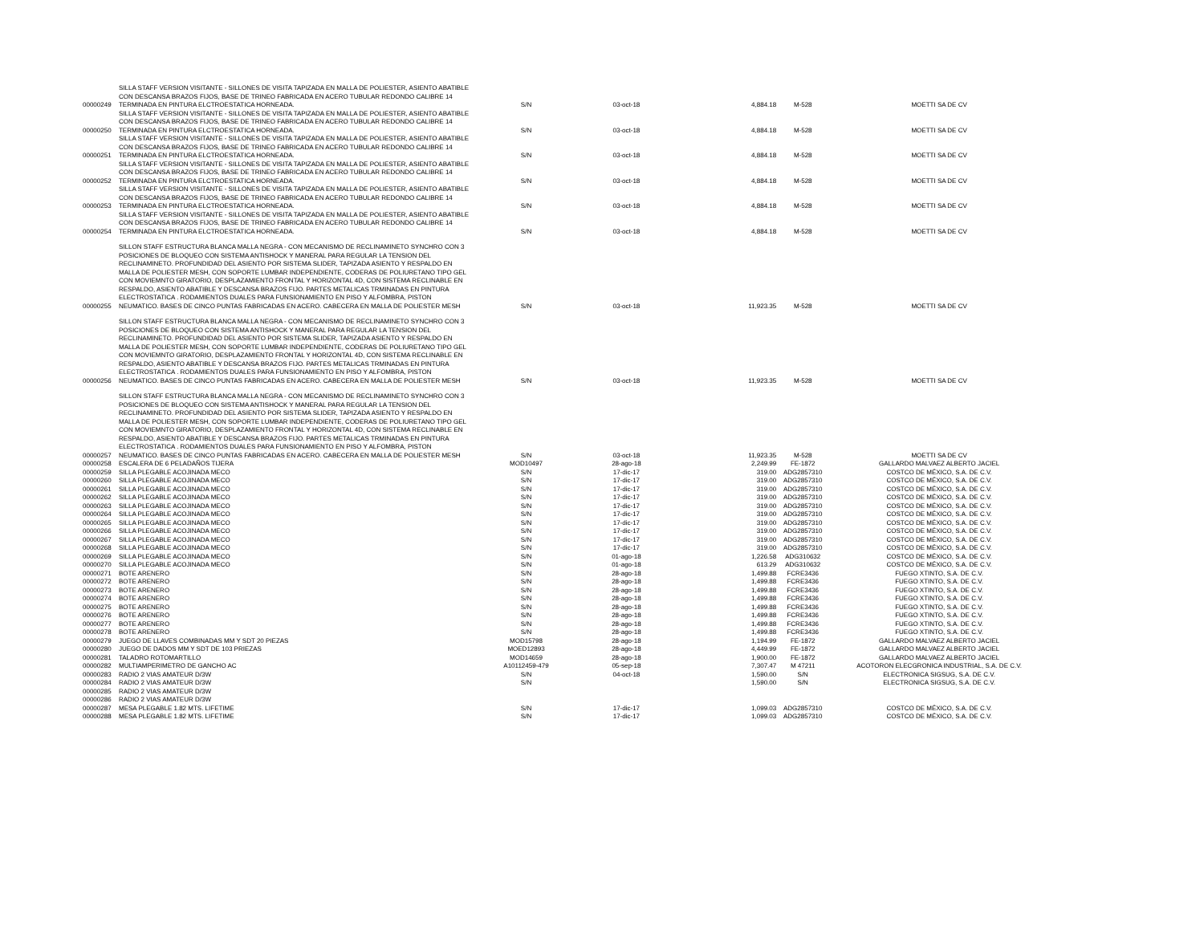| 00000249 | SILLA STAFF VERSION VISITANTE - SILLONES DE VISITA TAPIZADA EN MALLA DE POLIESTER, ASIENTO ABATIBLE CON DESCANSA BRAZOS FIJOS, BASE DE TRINEO FABRICADA EN ACERO TUBULAR REDONDO CALIBRE 14 TERMINADA EN PINTURA ELCTROESTATICA HORNEADA. | S/N | 03-oct-18 | 4,884.18 | M-528 | MOETTI SA DE CV |
| 00000250 | SILLA STAFF VERSION VISITANTE - SILLONES DE VISITA TAPIZADA EN MALLA DE POLIESTER, ASIENTO ABATIBLE CON DESCANSA BRAZOS FIJOS, BASE DE TRINEO FABRICADA EN ACERO TUBULAR REDONDO CALIBRE 14 TERMINADA EN PINTURA ELCTROESTATICA HORNEADA. | S/N | 03-oct-18 | 4,884.18 | M-528 | MOETTI SA DE CV |
| 00000251 | SILLA STAFF VERSION VISITANTE - SILLONES DE VISITA TAPIZADA EN MALLA DE POLIESTER, ASIENTO ABATIBLE CON DESCANSA BRAZOS FIJOS, BASE DE TRINEO FABRICADA EN ACERO TUBULAR REDONDO CALIBRE 14 TERMINADA EN PINTURA ELCTROESTATICA HORNEADA. | S/N | 03-oct-18 | 4,884.18 | M-528 | MOETTI SA DE CV |
| 00000252 | SILLA STAFF VERSION VISITANTE - SILLONES DE VISITA TAPIZADA EN MALLA DE POLIESTER, ASIENTO ABATIBLE CON DESCANSA BRAZOS FIJOS, BASE DE TRINEO FABRICADA EN ACERO TUBULAR REDONDO CALIBRE 14 TERMINADA EN PINTURA ELCTROESTATICA HORNEADA. | S/N | 03-oct-18 | 4,884.18 | M-528 | MOETTI SA DE CV |
| 00000253 | SILLA STAFF VERSION VISITANTE - SILLONES DE VISITA TAPIZADA EN MALLA DE POLIESTER, ASIENTO ABATIBLE CON DESCANSA BRAZOS FIJOS, BASE DE TRINEO FABRICADA EN ACERO TUBULAR REDONDO CALIBRE 14 TERMINADA EN PINTURA ELCTROESTATICA HORNEADA. | S/N | 03-oct-18 | 4,884.18 | M-528 | MOETTI SA DE CV |
| 00000254 | SILLA STAFF VERSION VISITANTE - SILLONES DE VISITA TAPIZADA EN MALLA DE POLIESTER, ASIENTO ABATIBLE CON DESCANSA BRAZOS FIJOS, BASE DE TRINEO FABRICADA EN ACERO TUBULAR REDONDO CALIBRE 14 TERMINADA EN PINTURA ELCTROESTATICA HORNEADA. | S/N | 03-oct-18 | 4,884.18 | M-528 | MOETTI SA DE CV |
| 00000255 | SILLON STAFF ESTRUCTURA BLANCA MALLA NEGRA - CON MECANISMO DE RECLINAMINETO SYNCHRO CON 3 POSICIONES DE BLOQUEO CON SISTEMA ANTISHOCK Y MANERAL PARA REGULAR LA TENSION DEL RECLINAMINETO. PROFUNDIDAD DEL ASIENTO POR SISTEMA SLIDER, TAPIZADA ASIENTO Y RESPALDO EN MALLA DE POLIESTER MESH, CON SOPORTE LUMBAR INDEPENDIENTE, CODERAS DE POLIURETANO TIPO GEL CON MOVIEMNTO GIRATORIO, DESPLAZAMIENTO FRONTAL Y HORIZONTAL 4D, CON SISTEMA RECLINABLE EN RESPALDO, ASIENTO ABATIBLE Y DESCANSA BRAZOS FIJO. PARTES METALICAS TRMINADAS EN PINTURA ELECTROSTATICA . RODAMIENTOS DUALES PARA FUNSIONAMIENTO EN PISO Y ALFOMBRA, PISTON NEUMATICO. BASES DE CINCO PUNTAS FABRICADAS EN ACERO. CABECERA EN MALLA DE POLIESTER MESH | S/N | 03-oct-18 | 11,923.35 | M-528 | MOETTI SA DE CV |
| 00000256 | SILLON STAFF ESTRUCTURA BLANCA MALLA NEGRA - CON MECANISMO DE RECLINAMINETO SYNCHRO CON 3 POSICIONES DE BLOQUEO CON SISTEMA ANTISHOCK Y MANERAL PARA REGULAR LA TENSION DEL RECLINAMINETO. PROFUNDIDAD DEL ASIENTO POR SISTEMA SLIDER, TAPIZADA ASIENTO Y RESPALDO EN MALLA DE POLIESTER MESH, CON SOPORTE LUMBAR INDEPENDIENTE, CODERAS DE POLIURETANO TIPO GEL CON MOVIEMNTO GIRATORIO, DESPLAZAMIENTO FRONTAL Y HORIZONTAL 4D, CON SISTEMA RECLINABLE EN RESPALDO, ASIENTO ABATIBLE Y DESCANSA BRAZOS FIJO. PARTES METALICAS TRMINADAS EN PINTURA ELECTROSTATICA . RODAMIENTOS DUALES PARA FUNSIONAMIENTO EN PISO Y ALFOMBRA, PISTON NEUMATICO. BASES DE CINCO PUNTAS FABRICADAS EN ACERO. CABECERA EN MALLA DE POLIESTER MESH | S/N | 03-oct-18 | 11,923.35 | M-528 | MOETTI SA DE CV |
| 00000257 | SILLON STAFF ESTRUCTURA BLANCA MALLA NEGRA - CON MECANISMO DE RECLINAMINETO SYNCHRO CON 3 POSICIONES DE BLOQUEO CON SISTEMA ANTISHOCK Y MANERAL PARA REGULAR LA TENSION DEL RECLINAMINETO. PROFUNDIDAD DEL ASIENTO POR SISTEMA SLIDER, TAPIZADA ASIENTO Y RESPALDO EN MALLA DE POLIESTER MESH, CON SOPORTE LUMBAR INDEPENDIENTE, CODERAS DE POLIURETANO TIPO GEL CON MOVIEMNTO GIRATORIO, DESPLAZAMIENTO FRONTAL Y HORIZONTAL 4D, CON SISTEMA RECLINABLE EN RESPALDO, ASIENTO ABATIBLE Y DESCANSA BRAZOS FIJO. PARTES METALICAS TRMINADAS EN PINTURA ELECTROSTATICA . RODAMIENTOS DUALES PARA FUNSIONAMIENTO EN PISO Y ALFOMBRA, PISTON NEUMATICO. BASES DE CINCO PUNTAS FABRICADAS EN ACERO. CABECERA EN MALLA DE POLIESTER MESH | S/N | 03-oct-18 | 11,923.35 | M-528 | MOETTI SA DE CV |
| 00000258 | ESCALERA DE 6 PELADAÑOS TIJERA | MOD10497 | 28-ago-18 | 2,249.99 | FE-1872 | GALLARDO MALVAEZ ALBERTO JACIEL |
| 00000259 | SILLA PLEGABLE ACOJINADA MECO | S/N | 17-dic-17 | 319.00 | ADG2857310 | COSTCO DE MÉXICO, S.A. DE C.V. |
| 00000260 | SILLA PLEGABLE ACOJINADA MECO | S/N | 17-dic-17 | 319.00 | ADG2857310 | COSTCO DE MÉXICO, S.A. DE C.V. |
| 00000261 | SILLA PLEGABLE ACOJINADA MECO | S/N | 17-dic-17 | 319.00 | ADG2857310 | COSTCO DE MÉXICO, S.A. DE C.V. |
| 00000262 | SILLA PLEGABLE ACOJINADA MECO | S/N | 17-dic-17 | 319.00 | ADG2857310 | COSTCO DE MÉXICO, S.A. DE C.V. |
| 00000263 | SILLA PLEGABLE ACOJINADA MECO | S/N | 17-dic-17 | 319.00 | ADG2857310 | COSTCO DE MÉXICO, S.A. DE C.V. |
| 00000264 | SILLA PLEGABLE ACOJINADA MECO | S/N | 17-dic-17 | 319.00 | ADG2857310 | COSTCO DE MÉXICO, S.A. DE C.V. |
| 00000265 | SILLA PLEGABLE ACOJINADA MECO | S/N | 17-dic-17 | 319.00 | ADG2857310 | COSTCO DE MÉXICO, S.A. DE C.V. |
| 00000266 | SILLA PLEGABLE ACOJINADA MECO | S/N | 17-dic-17 | 319.00 | ADG2857310 | COSTCO DE MÉXICO, S.A. DE C.V. |
| 00000267 | SILLA PLEGABLE ACOJINADA MECO | S/N | 17-dic-17 | 319.00 | ADG2857310 | COSTCO DE MÉXICO, S.A. DE C.V. |
| 00000268 | SILLA PLEGABLE ACOJINADA MECO | S/N | 17-dic-17 | 319.00 | ADG2857310 | COSTCO DE MÉXICO, S.A. DE C.V. |
| 00000269 | SILLA PLEGABLE ACOJINADA MECO | S/N | 01-ago-18 | 1,226.58 | ADG310632 | COSTCO DE MÉXICO, S.A. DE C.V. |
| 00000270 | SILLA PLEGABLE ACOJINADA MECO | S/N | 01-ago-18 | 613.29 | ADG310632 | COSTCO DE MÉXICO, S.A. DE C.V. |
| 00000271 | BOTE ARENERO | S/N | 28-ago-18 | 1,499.88 | FCRE3436 | FUEGO XTINTO, S.A. DE C.V. |
| 00000272 | BOTE ARENERO | S/N | 28-ago-18 | 1,499.88 | FCRE3436 | FUEGO XTINTO, S.A. DE C.V. |
| 00000273 | BOTE ARENERO | S/N | 28-ago-18 | 1,499.88 | FCRE3436 | FUEGO XTINTO, S.A. DE C.V. |
| 00000274 | BOTE ARENERO | S/N | 28-ago-18 | 1,499.88 | FCRE3436 | FUEGO XTINTO, S.A. DE C.V. |
| 00000275 | BOTE ARENERO | S/N | 28-ago-18 | 1,499.88 | FCRE3436 | FUEGO XTINTO, S.A. DE C.V. |
| 00000276 | BOTE ARENERO | S/N | 28-ago-18 | 1,499.88 | FCRE3436 | FUEGO XTINTO, S.A. DE C.V. |
| 00000277 | BOTE ARENERO | S/N | 28-ago-18 | 1,499.88 | FCRE3436 | FUEGO XTINTO, S.A. DE C.V. |
| 00000278 | BOTE ARENERO | S/N | 28-ago-18 | 1,499.88 | FCRE3436 | FUEGO XTINTO, S.A. DE C.V. |
| 00000279 | JUEGO DE LLAVES COMBINADAS MM Y SDT 20 PIEZAS | MOD15798 | 28-ago-18 | 1,194.99 | FE-1872 | GALLARDO MALVAEZ ALBERTO JACIEL |
| 00000280 | JUEGO DE DADOS MM Y SDT DE 103 PRIEZAS | MOED12893 | 28-ago-18 | 4,449.99 | FE-1872 | GALLARDO MALVAEZ ALBERTO JACIEL |
| 00000281 | TALADRO ROTOMARTILLO | MOD14659 | 28-ago-18 | 1,900.00 | FE-1872 | GALLARDO MALVAEZ ALBERTO JACIEL |
| 00000282 | MULTIAMPERIMETRO DE GANCHO AC | A10112459-479 | 05-sep-18 | 7,307.47 | M 47211 | ACOTORON ELECGRONICA INDUSTRIAL, S.A. DE C.V. |
| 00000283 | RADIO 2 VIAS AMATEUR D/3W | S/N | 04-oct-18 | 1,590.00 | S/N | ELECTRONICA SIGSUG, S.A. DE C.V. |
| 00000284 | RADIO 2 VIAS AMATEUR D/3W | S/N | | 1,590.00 | S/N | ELECTRONICA SIGSUG, S.A. DE C.V. |
| 00000285 | RADIO 2 VIAS AMATEUR D/3W | | | | | |
| 00000286 | RADIO 2 VIAS AMATEUR D/3W | | | | | |
| 00000287 | MESA PLEGABLE 1.82 MTS. LIFETIME | S/N | 17-dic-17 | 1,099.03 | ADG2857310 | COSTCO DE MÉXICO, S.A. DE C.V. |
| 00000288 | MESA PLEGABLE 1.82 MTS. LIFETIME | S/N | 17-dic-17 | 1,099.03 | ADG2857310 | COSTCO DE MÉXICO, S.A. DE C.V. |